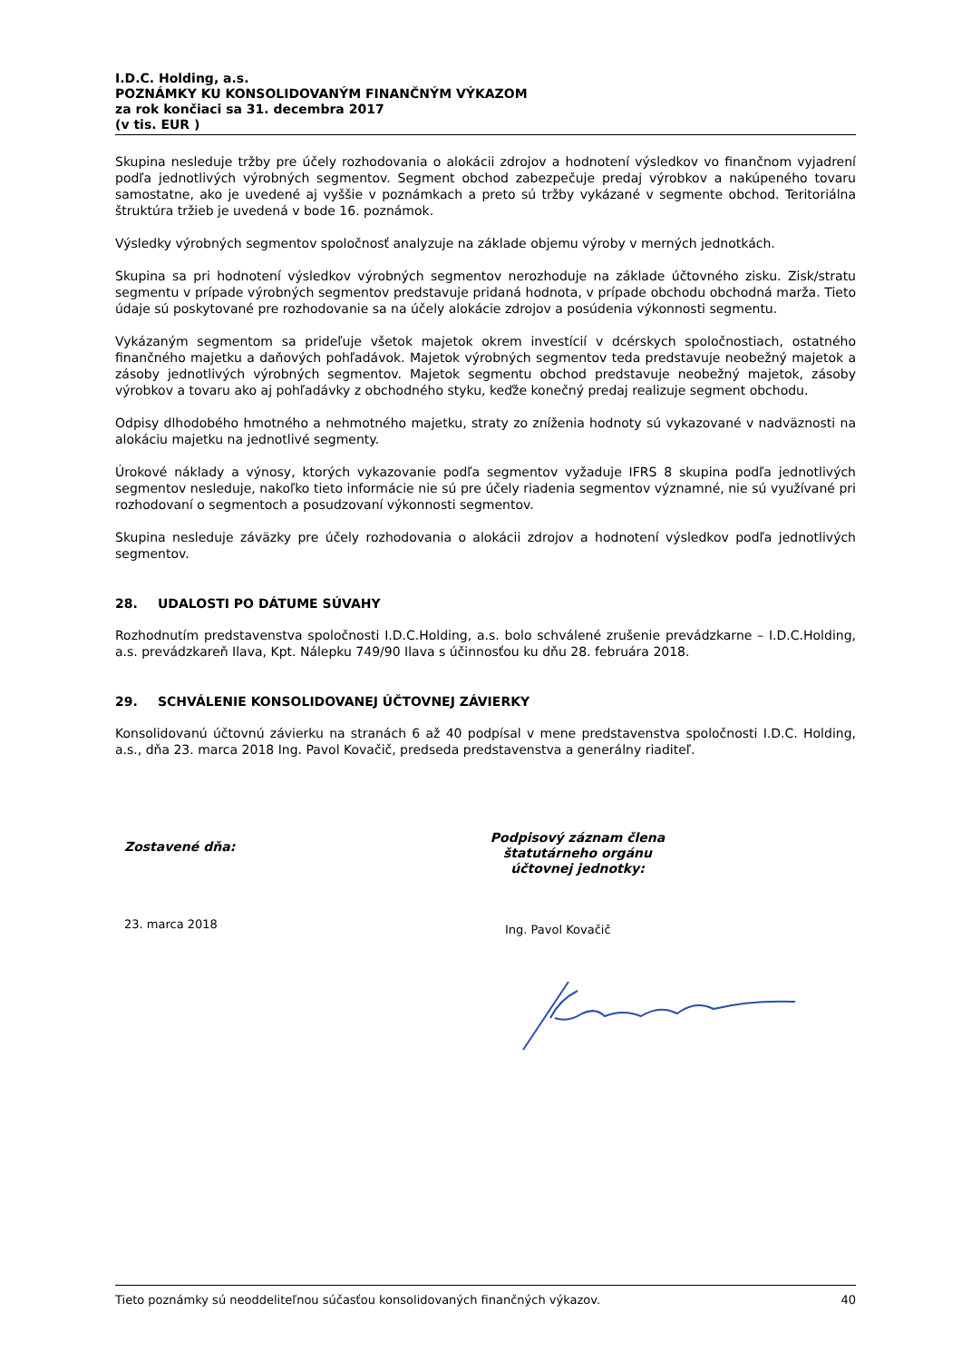I.D.C. Holding, a.s.
POZNÁMKY KU KONSOLIDOVANÝM FINANČNÝM VÝKAZOM
za rok končiaci sa 31. decembra 2017
(v tis. EUR )
Skupina nesleduje tržby pre účely rozhodovania o alokácii zdrojov a hodnotení výsledkov vo finančnom vyjadrení podľa jednotlivých výrobných segmentov. Segment obchod zabezpečuje predaj výrobkov a nakúpeného tovaru samostatne, ako je uvedené aj vyššie v poznámkach a preto sú tržby vykázané v segmente obchod. Teritoriálna štruktúra tržieb je uvedená v bode 16. poznámok.
Výsledky výrobných segmentov spoločnosť analyzuje na základe objemu výroby v merných jednotkách.
Skupina sa pri hodnotení výsledkov výrobných segmentov nerozhoduje na základe účtovného zisku. Zisk/stratu segmentu v prípade výrobných segmentov predstavuje pridaná hodnota, v prípade obchodu obchodná marža. Tieto údaje sú poskytované pre rozhodovanie sa na účely alokácie zdrojov a posúdenia výkonnosti segmentu.
Vykázaným segmentom sa prideľuje všetok majetok okrem investícií v dcérskych spoločnostiach, ostatného finančného majetku a daňových pohľadávok. Majetok výrobných segmentov teda predstavuje neobežný majetok a zásoby jednotlivých výrobných segmentov. Majetok segmentu obchod predstavuje neobežný majetok, zásoby výrobkov a tovaru ako aj pohľadávky z obchodného styku, keďže konečný predaj realizuje segment obchodu.
Odpisy dlhodobého hmotného a nehmotného majetku, straty zo zníženia hodnoty sú vykazované v nadväznosti na alokáciu majetku na jednotlivé segmenty.
Úrokové náklady a výnosy, ktorých vykazovanie podľa segmentov vyžaduje IFRS 8 skupina podľa jednotlivých segmentov nesleduje, nakoľko tieto informácie nie sú pre účely riadenia segmentov významné, nie sú využívané pri rozhodovaní o segmentoch a posudzovaní výkonnosti segmentov.
Skupina nesleduje záväzky pre účely rozhodovania o alokácii zdrojov a hodnotení výsledkov podľa jednotlivých segmentov.
28. UDALOSTI PO DÁTUME SÚVAHY
Rozhodnutím predstavenstva spoločnosti I.D.C.Holding, a.s. bolo schválené zrušenie prevádzkarne – I.D.C.Holding, a.s. prevádzkareň Ilava, Kpt. Nálepku 749/90 Ilava s účinnosťou ku dňu 28. februára 2018.
29. SCHVÁLENIE KONSOLIDOVANEJ ÚČTOVNEJ ZÁVIERKY
Konsolidovanú účtovnú závierku na stranách 6 až 40 podpísal v mene predstavenstva spoločnosti I.D.C. Holding, a.s., dňa 23. marca 2018 Ing. Pavol Kovačič, predseda predstavenstva a generálny riaditeľ.
Zostavené dňa:
Podpisový záznam člena
štatutárneho orgánu
účtovnej jednotky:
23. marca 2018
Ing. Pavol Kovačič
Tieto poznámky sú neoddeliteľnou súčasťou konsolidovaných finančných výkazov. 40